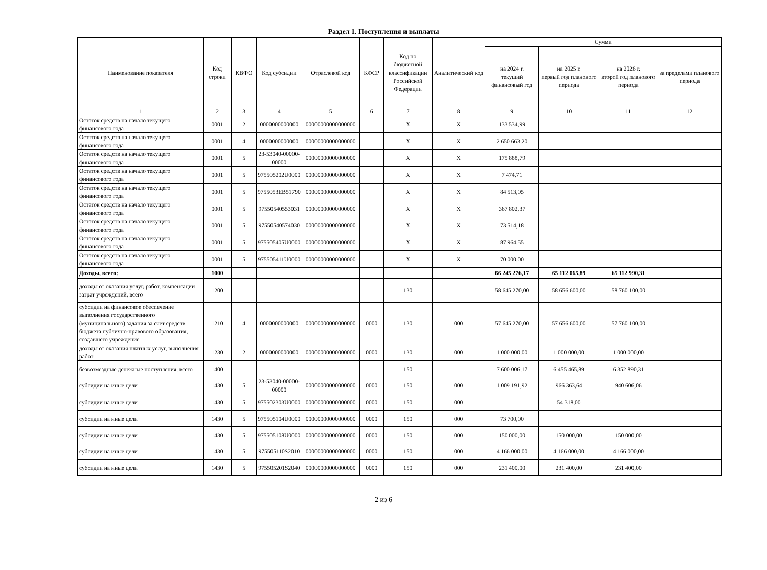Раздел 1. Поступления и выплаты
| Наименование показателя | Код строки | КВФО | Код субсидии | Отраслевой код | КФСР | Код по бюджетной классификации Российской Федерации | Аналитический код | Сумма | | | |
| --- | --- | --- | --- | --- | --- | --- | --- | --- | --- | --- | --- |
| | | | | | | | | на 2024 г. текущий финансовый год | на 2025 г. первый год планового периода | на 2026 г. второй год планового периода | за пределами планового периода |
| 1 | 2 | 3 | 4 | 5 | 6 | 7 | 8 | 9 | 10 | 11 | 12 |
| Остаток средств на начало текущего финансового года | 0001 | 2 | 0000000000000 | 00000000000000000 | | X | X | 133 534,99 | | | |
| Остаток средств на начало текущего финансового года | 0001 | 4 | 0000000000000 | 00000000000000000 | | X | X | 2 650 663,20 | | | |
| Остаток средств на начало текущего финансового года | 0001 | 5 | 23-53040-00000-00000 | 00000000000000000 | | X | X | 175 888,79 | | | |
| Остаток средств на начало текущего финансового года | 0001 | 5 | 975505202U0000 | 00000000000000000 | | X | X | 7 474,71 | | | |
| Остаток средств на начало текущего финансового года | 0001 | 5 | 9755053EB51790 | 00000000000000000 | | X | X | 84 513,05 | | | |
| Остаток средств на начало текущего финансового года | 0001 | 5 | 97550540553031 | 00000000000000000 | | X | X | 367 802,37 | | | |
| Остаток средств на начало текущего финансового года | 0001 | 5 | 97550540574030 | 00000000000000000 | | X | X | 73 514,18 | | | |
| Остаток средств на начало текущего финансового года | 0001 | 5 | 975505405U0000 | 00000000000000000 | | X | X | 87 964,55 | | | |
| Остаток средств на начало текущего финансового года | 0001 | 5 | 975505411U0000 | 00000000000000000 | | X | X | 70 000,00 | | | |
| Доходы, всего: | 1000 | | | | | | | 66 245 276,17 | 65 112 065,89 | 65 112 990,31 | |
| доходы от оказания услуг, работ, компенсации затрат учреждений, всего | 1200 | | | | | 130 | | 58 645 270,00 | 58 656 600,00 | 58 760 100,00 | |
| субсидии на финансовое обеспечение выполнения государственного (муниципального) задания за счет средств бюджета публично-правового образования, создавшего учреждение | 1210 | 4 | 0000000000000 | 00000000000000000 | 0000 | 130 | 000 | 57 645 270,00 | 57 656 600,00 | 57 760 100,00 | |
| доходы от оказания платных услуг, выполнения работ | 1230 | 2 | 0000000000000 | 00000000000000000 | 0000 | 130 | 000 | 1 000 000,00 | 1 000 000,00 | 1 000 000,00 | |
| безвозмездные денежные поступления, всего | 1400 | | | | | 150 | | 7 600 006,17 | 6 455 465,89 | 6 352 890,31 | |
| субсидии на иные цели | 1430 | 5 | 23-53040-00000-00000 | 00000000000000000 | 0000 | 150 | 000 | 1 009 191,92 | 966 363,64 | 940 606,06 | |
| субсидии на иные цели | 1430 | 5 | 975502303U0000 | 00000000000000000 | 0000 | 150 | 000 | | 54 318,00 | | |
| субсидии на иные цели | 1430 | 5 | 975505104U0000 | 00000000000000000 | 0000 | 150 | 000 | 73 700,00 | | | |
| субсидии на иные цели | 1430 | 5 | 975505108U0000 | 00000000000000000 | 0000 | 150 | 000 | 150 000,00 | 150 000,00 | 150 000,00 | |
| субсидии на иные цели | 1430 | 5 | 975505110S2010 | 00000000000000000 | 0000 | 150 | 000 | 4 166 000,00 | 4 166 000,00 | 4 166 000,00 | |
| субсидии на иные цели | 1430 | 5 | 975505201S2040 | 00000000000000000 | 0000 | 150 | 000 | 231 400,00 | 231 400,00 | 231 400,00 | |
2 из 6